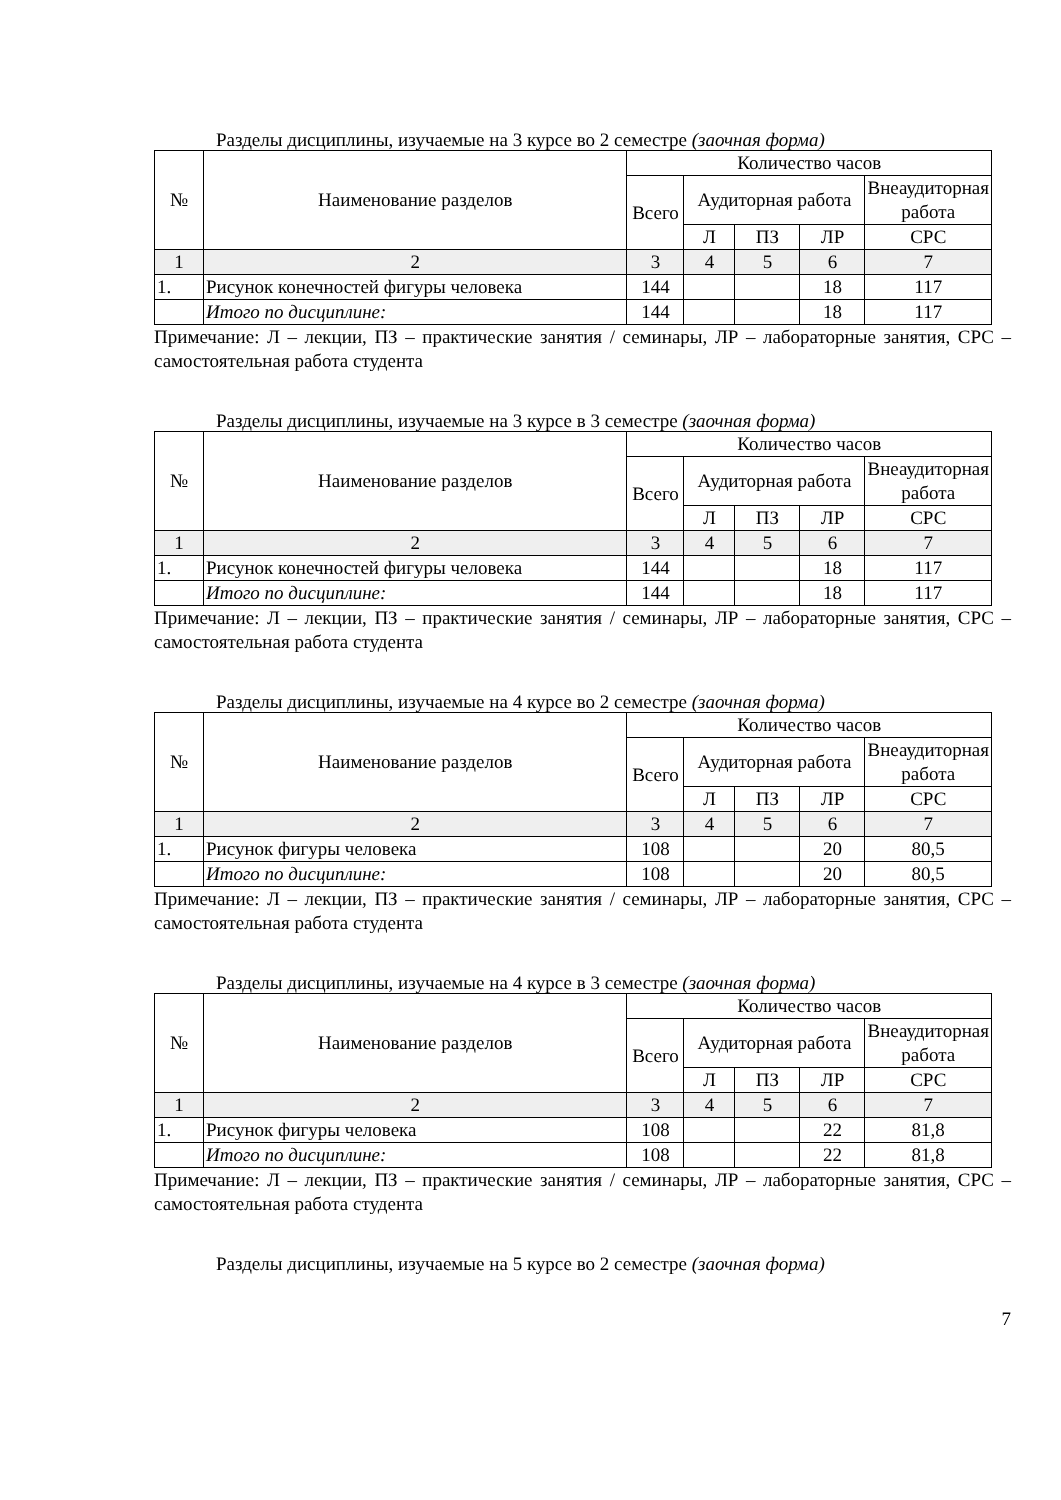Разделы дисциплины, изучаемые на 3 курсе во 2 семестре (заочная форма)
| № | Наименование разделов | Количество часов | | | | |
| --- | --- | --- | --- | --- | --- | --- |
| | | Всего | Аудиторная работа | | | Внеаудиторная работа |
| | | | Л | ПЗ | ЛР | СРС |
| 1 | 2 | 3 | 4 | 5 | 6 | 7 |
| 1. | Рисунок конечностей фигуры человека | 144 | | | 18 | 117 |
| | Итого по дисциплине: | 144 | | | 18 | 117 |
Примечание: Л – лекции, ПЗ – практические занятия / семинары, ЛР – лабораторные занятия, СРС – самостоятельная работа студента
Разделы дисциплины, изучаемые на 3 курсе в 3 семестре (заочная форма)
| № | Наименование разделов | Количество часов | | | | |
| --- | --- | --- | --- | --- | --- | --- |
| | | Всего | Аудиторная работа | | | Внеаудиторная работа |
| | | | Л | ПЗ | ЛР | СРС |
| 1 | 2 | 3 | 4 | 5 | 6 | 7 |
| 1. | Рисунок конечностей фигуры человека | 144 | | | 18 | 117 |
| | Итого по дисциплине: | 144 | | | 18 | 117 |
Примечание: Л – лекции, ПЗ – практические занятия / семинары, ЛР – лабораторные занятия, СРС – самостоятельная работа студента
Разделы дисциплины, изучаемые на 4 курсе во 2 семестре (заочная форма)
| № | Наименование разделов | Количество часов | | | | |
| --- | --- | --- | --- | --- | --- | --- |
| | | Всего | Аудиторная работа | | | Внеаудиторная работа |
| | | | Л | ПЗ | ЛР | СРС |
| 1 | 2 | 3 | 4 | 5 | 6 | 7 |
| 1. | Рисунок фигуры человека | 108 | | | 20 | 80,5 |
| | Итого по дисциплине: | 108 | | | 20 | 80,5 |
Примечание: Л – лекции, ПЗ – практические занятия / семинары, ЛР – лабораторные занятия, СРС – самостоятельная работа студента
Разделы дисциплины, изучаемые на 4 курсе в 3 семестре (заочная форма)
| № | Наименование разделов | Количество часов | | | | |
| --- | --- | --- | --- | --- | --- | --- |
| | | Всего | Аудиторная работа | | | Внеаудиторная работа |
| | | | Л | ПЗ | ЛР | СРС |
| 1 | 2 | 3 | 4 | 5 | 6 | 7 |
| 1. | Рисунок фигуры человека | 108 | | | 22 | 81,8 |
| | Итого по дисциплине: | 108 | | | 22 | 81,8 |
Примечание: Л – лекции, ПЗ – практические занятия / семинары, ЛР – лабораторные занятия, СРС – самостоятельная работа студента
Разделы дисциплины, изучаемые на 5 курсе во 2 семестре (заочная форма)
7